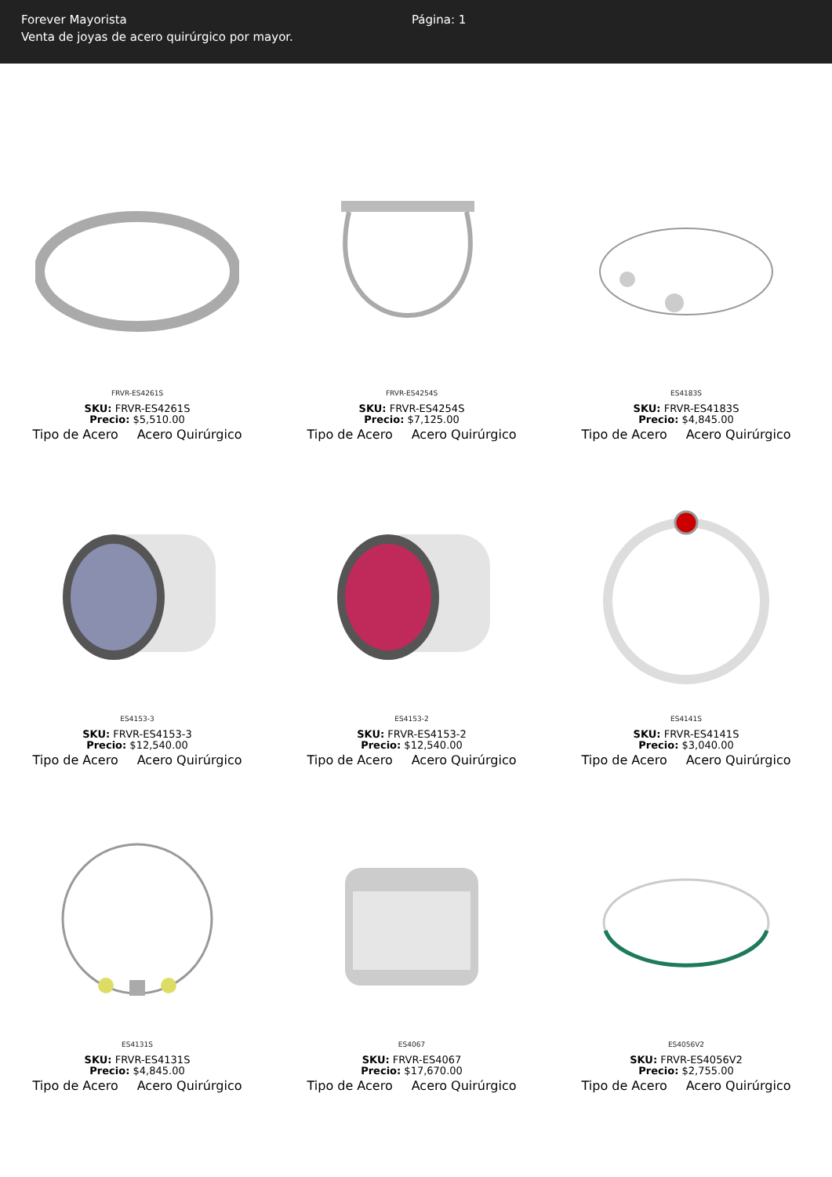Forever Mayorista
Venta de joyas de acero quirúrgico por mayor.
Página: 1
FRVR-ES4261S
SKU: FRVR-ES4261S
Precio: $5,510.00
Tipo de Acero Acero Quirúrgico
FRVR-ES4254S
SKU: FRVR-ES4254S
Precio: $7,125.00
Tipo de Acero Acero Quirúrgico
ES4183S
SKU: FRVR-ES4183S
Precio: $4,845.00
Tipo de Acero Acero Quirúrgico
ES4153-3
SKU: FRVR-ES4153-3
Precio: $12,540.00
Tipo de Acero Acero Quirúrgico
ES4153-2
SKU: FRVR-ES4153-2
Precio: $12,540.00
Tipo de Acero Acero Quirúrgico
ES4141S
SKU: FRVR-ES4141S
Precio: $3,040.00
Tipo de Acero Acero Quirúrgico
ES4131S
SKU: FRVR-ES4131S
Precio: $4,845.00
Tipo de Acero Acero Quirúrgico
ES4067
SKU: FRVR-ES4067
Precio: $17,670.00
Tipo de Acero Acero Quirúrgico
ES4056V2
SKU: FRVR-ES4056V2
Precio: $2,755.00
Tipo de Acero Acero Quirúrgico